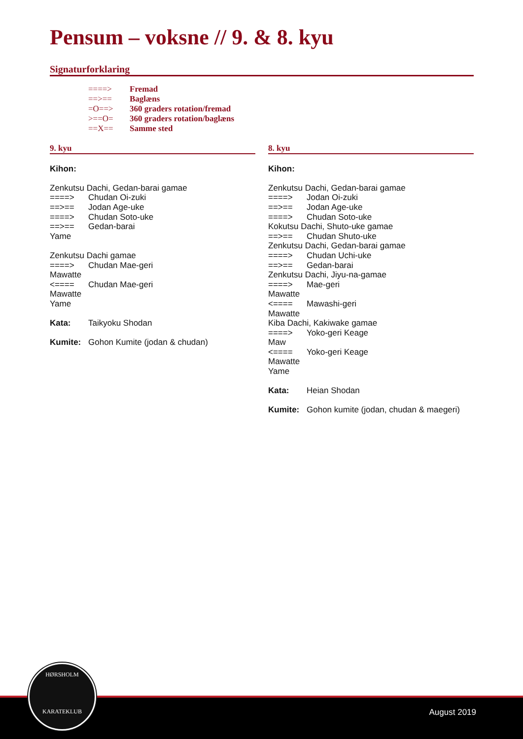Pensum – voksne // 9. & 8. kyu
Signaturforklaring
====> Fremad
==>== Baglæns
=O==> 360 graders rotation/fremad
>==O= 360 graders rotation/baglæns
==X== Samme sted
9. kyu
Kihon:
Zenkutsu Dachi, Gedan-barai gamae
====> Chudan Oi-zuki
==>== Jodan Age-uke
====> Chudan Soto-uke
==>== Gedan-barai
Yame
Zenkutsu Dachi gamae
====> Chudan Mae-geri
Mawatte
<==== Chudan Mae-geri
Mawatte
Yame
Kata: Taikyoku Shodan
Kumite: Gohon Kumite (jodan & chudan)
8. kyu
Kihon:
Zenkutsu Dachi, Gedan-barai gamae
====> Jodan Oi-zuki
==>== Jodan Age-uke
====> Chudan Soto-uke
Kokutsu Dachi, Shuto-uke gamae
==>== Chudan Shuto-uke
Zenkutsu Dachi, Gedan-barai gamae
====> Chudan Uchi-uke
==>== Gedan-barai
Zenkutsu Dachi, Jiyu-na-gamae
====> Mae-geri
Mawatte
<==== Mawashi-geri
Mawatte
Kiba Dachi, Kakiwake gamae
====> Yoko-geri Keage
Maw
<==== Yoko-geri Keage
Mawatte
Yame
Kata: Heian Shodan
Kumite: Gohon kumite (jodan, chudan & maegeri)
August 2019
HØRSHOLM
KARATEKLUB